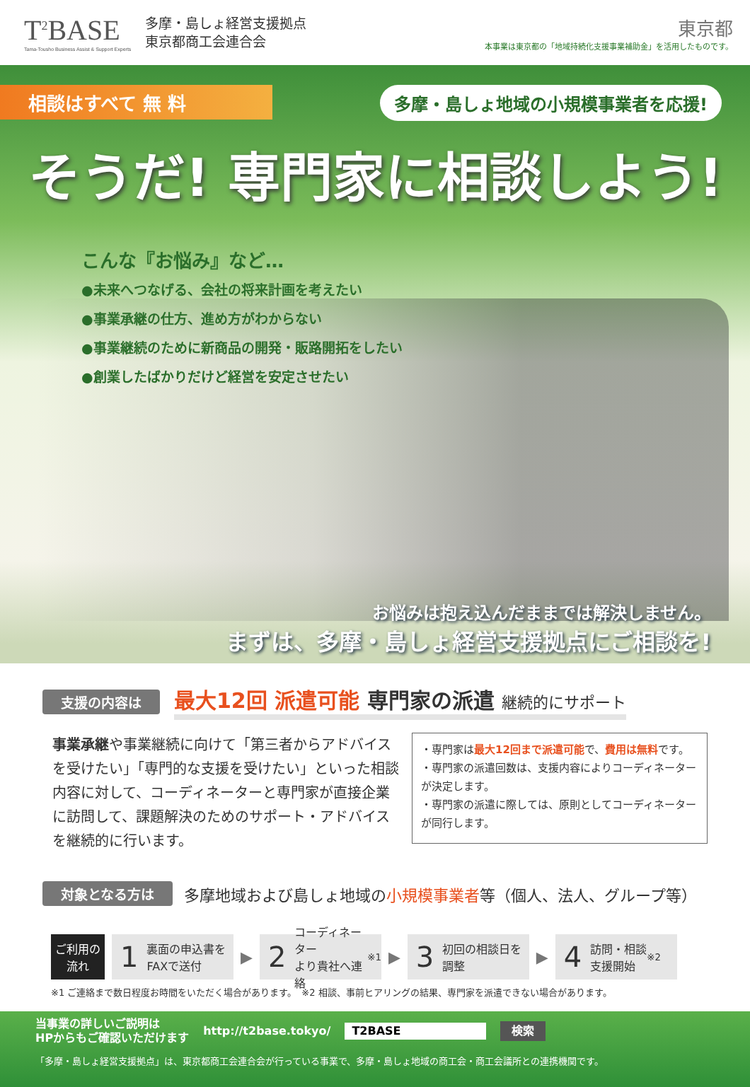T<sup>2</sup>BASE
Tama-Tousho Business Assist & Support Experts
多摩・島しょ経営支援拠点
東京都商工会連合会
東京都
本事業は東京都の「地域持続化支援事業補助金」を活用したものです。
相談はすべて 無 料
多摩・島しょ地域の小規模事業者を応援!
そうだ! 専門家に相談しよう!
こんな『お悩み』など…
●未来へつなげる、会社の将来計画を考えたい
●事業承継の仕方、進め方がわからない
●事業継続のために新商品の開発・販路開拓をしたい
●創業したばかりだけど経営を安定させたい
お悩みは抱え込んだままでは解決しません。
まずは、多摩・島しょ経営支援拠点にご相談を!
支援の内容は 最大12回 派遣可能 専門家の派遣 継続的にサポート
事業承継や事業継続に向けて「第三者からアドバイスを受けたい」「専門的な支援を受けたい」といった相談内容に対して、コーディネーターと専門家が直接企業に訪問して、課題解決のためのサポート・アドバイスを継続的に行います。
・専門家は最大12回まで派遣可能で、費用は無料です。
・専門家の派遣回数は、支援内容によりコーディネーターが決定します。
・専門家の派遣に際しては、原則としてコーディネーターが同行します。
対象となる方は 多摩地域および島しょ地域の小規模事業者等（個人、法人、グループ等）
ご利用の
流れ
1 裏面の申込書を
FAXで送付
▶
2 コーディネーター
より貴社へ連絡<sup>※1</sup>
▶
3 初回の相談日を
調整
▶
4 訪問・相談
支援開始<sup>※2</sup>
※1 ご連絡まで数日程度お時間をいただく場合があります。　※2 相談、事前ヒアリングの結果、専門家を派遣できない場合があります。
当事業の詳しいご説明は
HPからもご確認いただけます http://t2base.tokyo/ T2BASE 検索
「多摩・島しょ経営支援拠点」は、東京都商工会連合会が行っている事業で、多摩・島しょ地域の商工会・商工会議所との連携機関です。